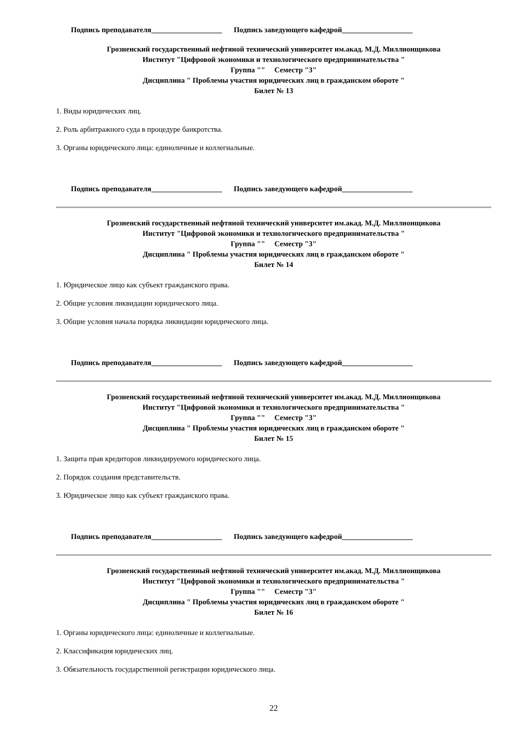Подпись преподавателя___________________ Подпись заведующего кафедрой___________________
Грозненский государственный нефтяной технический университет им.акад. М.Д. Миллионщикова
Институт "Цифровой экономики и технологического предпринимательства "
Группа "" Семестр "3"
Дисциплина " Проблемы участия юридических лиц в гражданском обороте "
Билет № 13
1. Виды юридических лиц.
2. Роль арбитражного суда в процедуре банкротства.
3. Органы юридического лица: единоличные и коллегиальные.
Подпись преподавателя___________________ Подпись заведующего кафедрой___________________
Грозненский государственный нефтяной технический университет им.акад. М.Д. Миллионщикова
Институт "Цифровой экономики и технологического предпринимательства "
Группа "" Семестр "3"
Дисциплина " Проблемы участия юридических лиц в гражданском обороте "
Билет № 14
1. Юридическое лицо как субъект гражданского права.
2. Общие условия ликвидации юридического лица.
3. Общие условия начала порядка ликвидации юридического лица.
Подпись преподавателя___________________ Подпись заведующего кафедрой___________________
Грозненский государственный нефтяной технический университет им.акад. М.Д. Миллионщикова
Институт "Цифровой экономики и технологического предпринимательства "
Группа "" Семестр "3"
Дисциплина " Проблемы участия юридических лиц в гражданском обороте "
Билет № 15
1. Защита прав кредиторов ликвидируемого юридического лица.
2. Порядок создания представительств.
3. Юридическое лицо как субъект гражданского права.
Подпись преподавателя___________________ Подпись заведующего кафедрой___________________
Грозненский государственный нефтяной технический университет им.акад. М.Д. Миллионщикова
Институт "Цифровой экономики и технологического предпринимательства "
Группа "" Семестр "3"
Дисциплина " Проблемы участия юридических лиц в гражданском обороте "
Билет № 16
1. Органы юридического лица: единоличные и коллегиальные.
2. Классификация юридических лиц.
3. Обязательность государственной регистрации юридического лица.
22